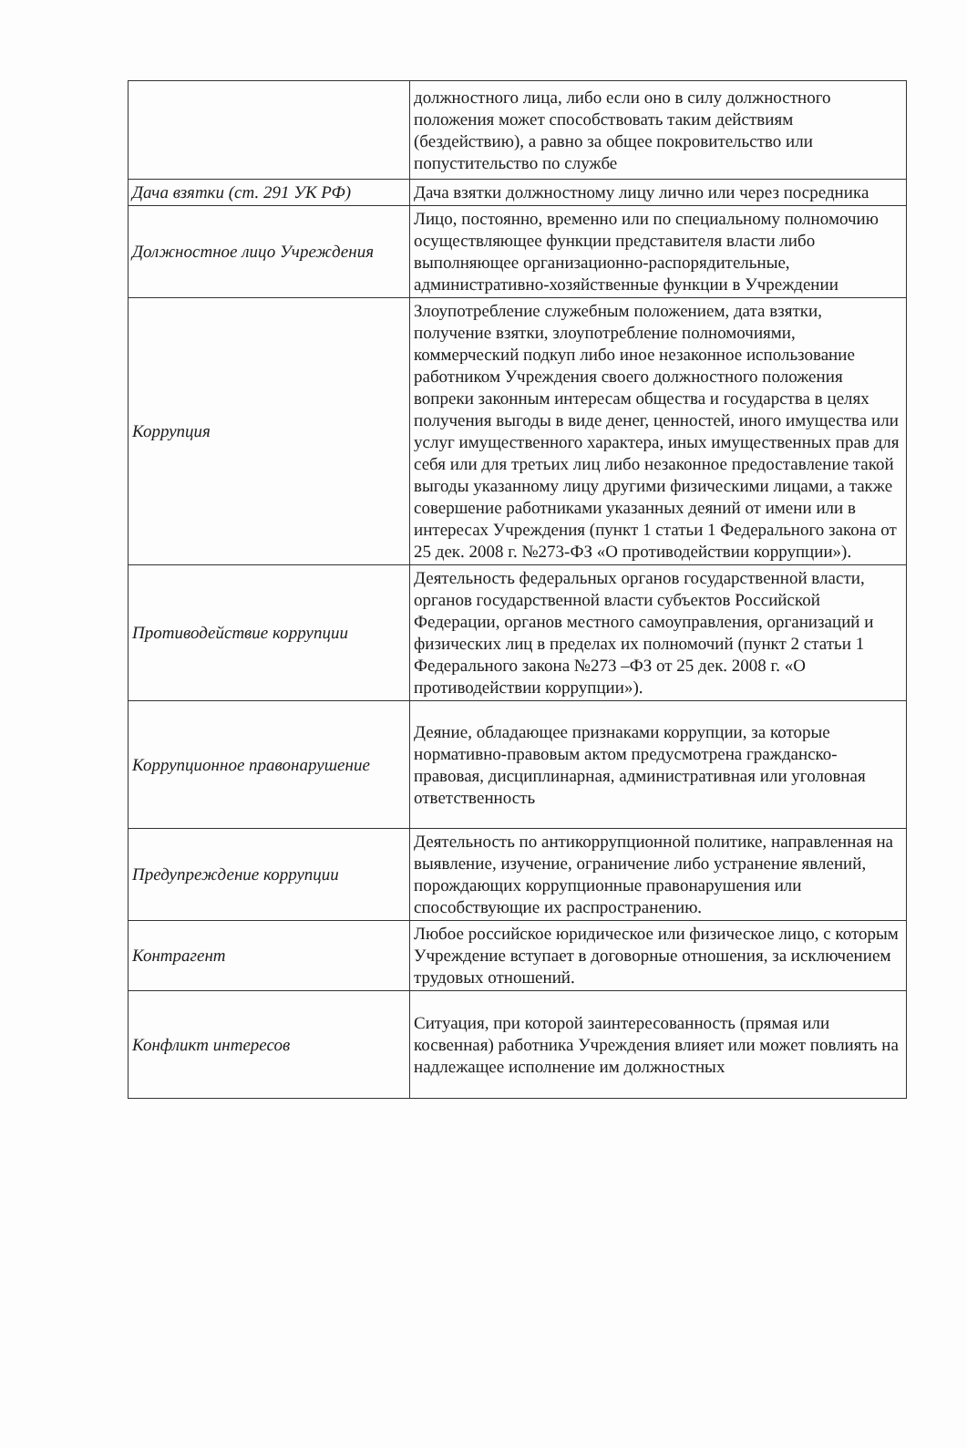| | должностного лица, либо если оно в силу должностного положения может способствовать таким действиям (бездействию), а равно за общее покровительство или попустительство по службе |
| Дача взятки (ст. 291 УК РФ) | Дача взятки должностному лицу лично или через посредника |
| Должностное лицо Учреждения | Лицо, постоянно, временно или по специальному полномочию осуществляющее функции представителя власти либо выполняющее организационно-распорядительные, административно-хозяйственные функции в Учреждении |
| Коррупция | Злоупотребление служебным положением, дата взятки, получение взятки, злоупотребление полномочиями, коммерческий подкуп либо иное незаконное использование работником Учреждения своего должностного положения вопреки законным интересам общества и государства в целях получения выгоды в виде денег, ценностей, иного имущества или услуг имущественного характера, иных имущественных прав для себя или для третьих лиц либо незаконное предоставление такой выгоды указанному лицу другими физическими лицами, а также совершение работниками указанных деяний от имени или в интересах Учреждения (пункт 1 статьи 1 Федерального закона от 25 дек. 2008 г. №273-ФЗ «О противодействии коррупции»). |
| Противодействие коррупции | Деятельность федеральных органов государственной власти, органов государственной власти субъектов Российской Федерации, органов местного самоуправления, организаций и физических лиц в пределах их полномочий (пункт 2 статьи 1 Федерального закона №273 –ФЗ от 25 дек. 2008 г. «О противодействии коррупции»). |
| Коррупционное правонарушение | Деяние, обладающее признаками коррупции, за которые нормативно-правовым актом предусмотрена гражданско-правовая, дисциплинарная, административная или уголовная ответственность |
| Предупреждение коррупции | Деятельность по антикоррупционной политике, направленная на выявление, изучение, ограничение либо устранение явлений, порождающих коррупционные правонарушения или способствующие их распространению. |
| Контрагент | Любое российское юридическое или физическое лицо, с которым Учреждение вступает в договорные отношения, за исключением трудовых отношений. |
| Конфликт интересов | Ситуация, при которой заинтересованность (прямая или косвенная) работника Учреждения влияет или может повлиять на надлежащее исполнение им должностных |